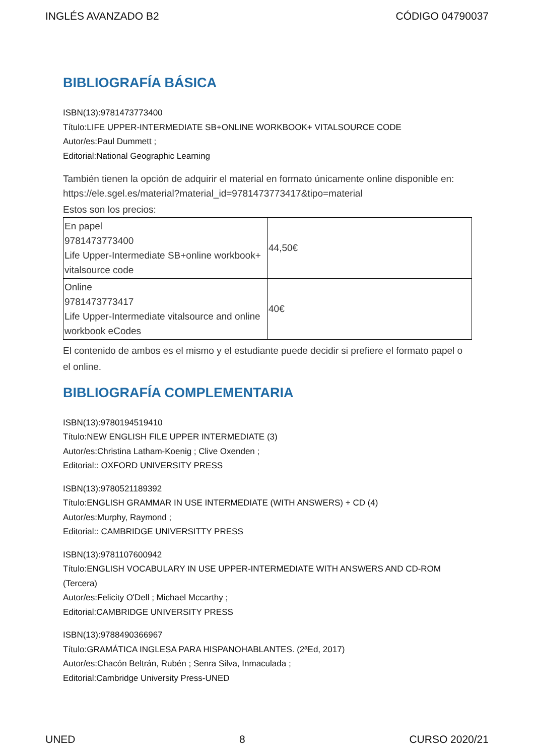INGLÉS AVANZADO B2 CÓDIGO 04790037
BIBLIOGRAFÍA BÁSICA
ISBN(13):9781473773400
Título:LIFE UPPER-INTERMEDIATE SB+ONLINE WORKBOOK+ VITALSOURCE CODE
Autor/es:Paul Dummett ;
Editorial:National Geographic Learning
También tienen la opción de adquirir el material en formato únicamente online disponible en: https://ele.sgel.es/material?material_id=9781473773417&tipo=material
Estos son los precios:
| En papel 9781473773400 Life Upper-Intermediate SB+online workbook+ vitalsource code | 44,50€ |
| Online 9781473773417 Life Upper-Intermediate vitalsource and online workbook eCodes | 40€ |
El contenido de ambos es el mismo y el estudiante puede decidir si prefiere el formato papel o el online.
BIBLIOGRAFÍA COMPLEMENTARIA
ISBN(13):9780194519410
Título:NEW ENGLISH FILE UPPER INTERMEDIATE (3)
Autor/es:Christina Latham-Koenig ; Clive Oxenden ;
Editorial:: OXFORD UNIVERSITY PRESS
ISBN(13):9780521189392
Título:ENGLISH GRAMMAR IN USE INTERMEDIATE (WITH ANSWERS) + CD (4)
Autor/es:Murphy, Raymond ;
Editorial:: CAMBRIDGE UNIVERSITTY PRESS
ISBN(13):9781107600942
Título:ENGLISH VOCABULARY IN USE UPPER-INTERMEDIATE WITH ANSWERS AND CD-ROM (Tercera)
Autor/es:Felicity O'Dell ; Michael Mccarthy ;
Editorial:CAMBRIDGE UNIVERSITY PRESS
ISBN(13):9788490366967
Título:GRAMÁTICA INGLESA PARA HISPANOHABLANTES. (2ªEd, 2017)
Autor/es:Chacón Beltrán, Rubén ; Senra Silva, Inmaculada ;
Editorial:Cambridge University Press-UNED
UNED 8 CURSO 2020/21